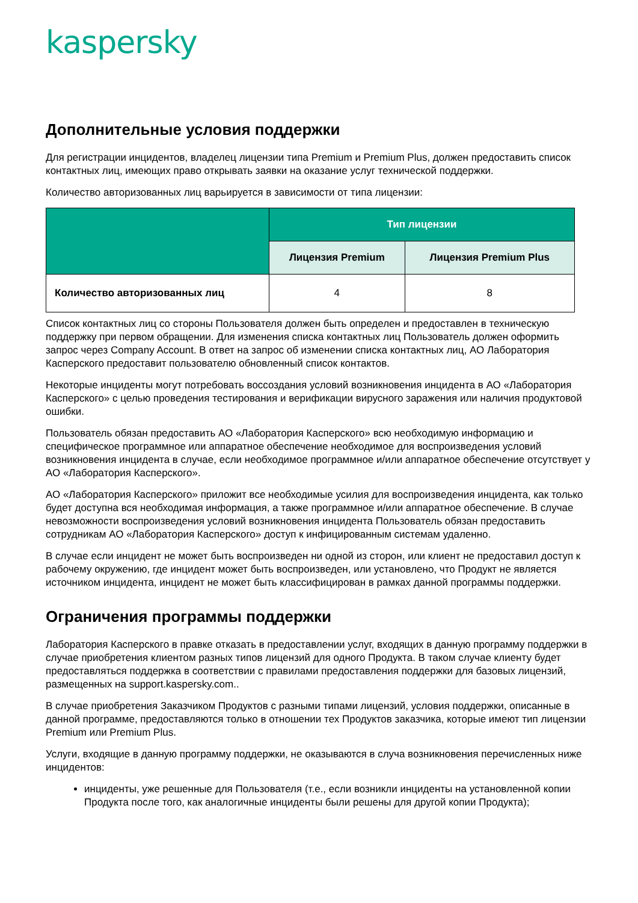kaspersky
Дополнительные условия поддержки
Для регистрации инцидентов, владелец лицензии типа Premium и Premium Plus, должен предоставить список контактных лиц, имеющих право открывать заявки на оказание услуг технической поддержки.
Количество авторизованных лиц варьируется в зависимости от типа лицензии:
| | Тип лицензии | |
| --- | --- | --- |
| | Лицензия Premium | Лицензия Premium Plus |
| Количество авторизованных лиц | 4 | 8 |
Список контактных лиц со стороны Пользователя должен быть определен и предоставлен в техническую поддержку при первом обращении. Для изменения списка контактных лиц Пользователь должен оформить запрос через Company Account. В ответ на запрос об изменении списка контактных лиц, АО Лаборатория Касперского предоставит пользователю обновленный список контактов.
Некоторые инциденты могут потребовать воссоздания условий возникновения инцидента в АО «Лаборатория Касперского» с целью проведения тестирования и верификации вирусного заражения или наличия продуктовой ошибки.
Пользователь обязан предоставить АО «Лаборатория Касперского» всю необходимую информацию и специфическое программное или аппаратное обеспечение необходимое для воспроизведения условий возникновения инцидента в случае, если необходимое программное и/или аппаратное обеспечение отсутствует у АО «Лаборатория Касперского».
АО «Лаборатория Касперского» приложит все необходимые усилия для воспроизведения инцидента, как только будет доступна вся необходимая информация, а также программное и/или аппаратное обеспечение. В случае невозможности воспроизведения условий возникновения инцидента Пользователь обязан предоставить сотрудникам АО «Лаборатория Касперского» доступ к инфицированным системам удаленно.
В случае если инцидент не может быть воспроизведен ни одной из сторон, или клиент не предоставил доступ к рабочему окружению, где инцидент может быть воспроизведен, или установлено, что Продукт не является источником инцидента, инцидент не может быть классифицирован в рамках данной программы поддержки.
Ограничения программы поддержки
Лаборатория Касперского в правке отказать в предоставлении услуг, входящих в данную программу поддержки в случае приобретения клиентом разных типов лицензий для одного Продукта. В таком случае клиенту будет предоставляться поддержка в соответствии с правилами предоставления поддержки для базовых лицензий, размещенных на support.kaspersky.com..
В случае приобретения Заказчиком Продуктов с разными типами лицензий, условия поддержки, описанные в данной программе, предоставляются только в отношении тех Продуктов заказчика, которые имеют тип лицензии Premium или Premium Plus.
Услуги, входящие в данную программу поддержки, не оказываются в случа возникновения перечисленных ниже инцидентов:
инциденты, уже решенные для Пользователя (т.е., если возникли инциденты на установленной копии Продукта после того, как аналогичные инциденты были решены для другой копии Продукта);